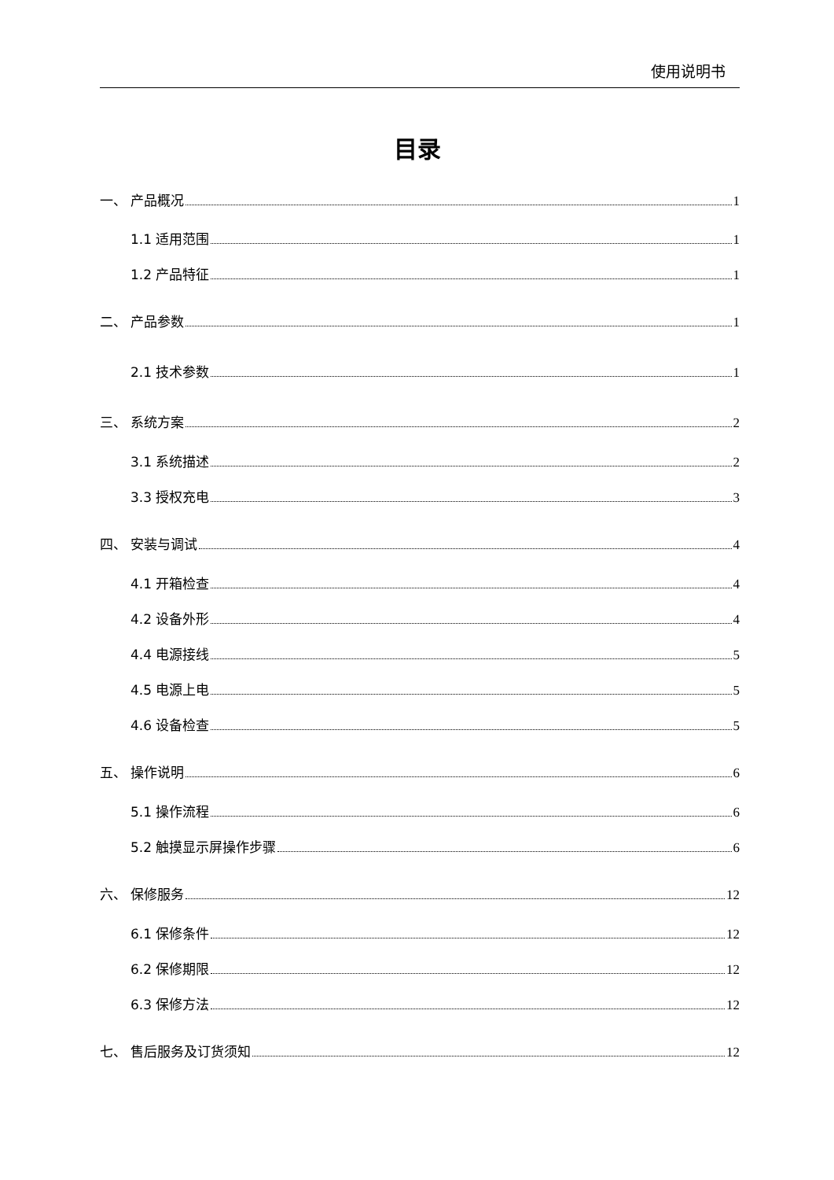使用说明书
目录
一、 产品概况 1
1.1 适用范围 1
1.2 产品特征 1
二、 产品参数 1
2.1 技术参数 1
三、 系统方案 2
3.1 系统描述 2
3.3 授权充电 3
四、 安装与调试 4
4.1 开箱检查 4
4.2 设备外形 4
4.4 电源接线 5
4.5 电源上电 5
4.6 设备检查 5
五、 操作说明 6
5.1 操作流程 6
5.2 触摸显示屏操作步骤 6
六、 保修服务 12
6.1 保修条件 12
6.2 保修期限 12
6.3 保修方法 12
七、 售后服务及订货须知 12